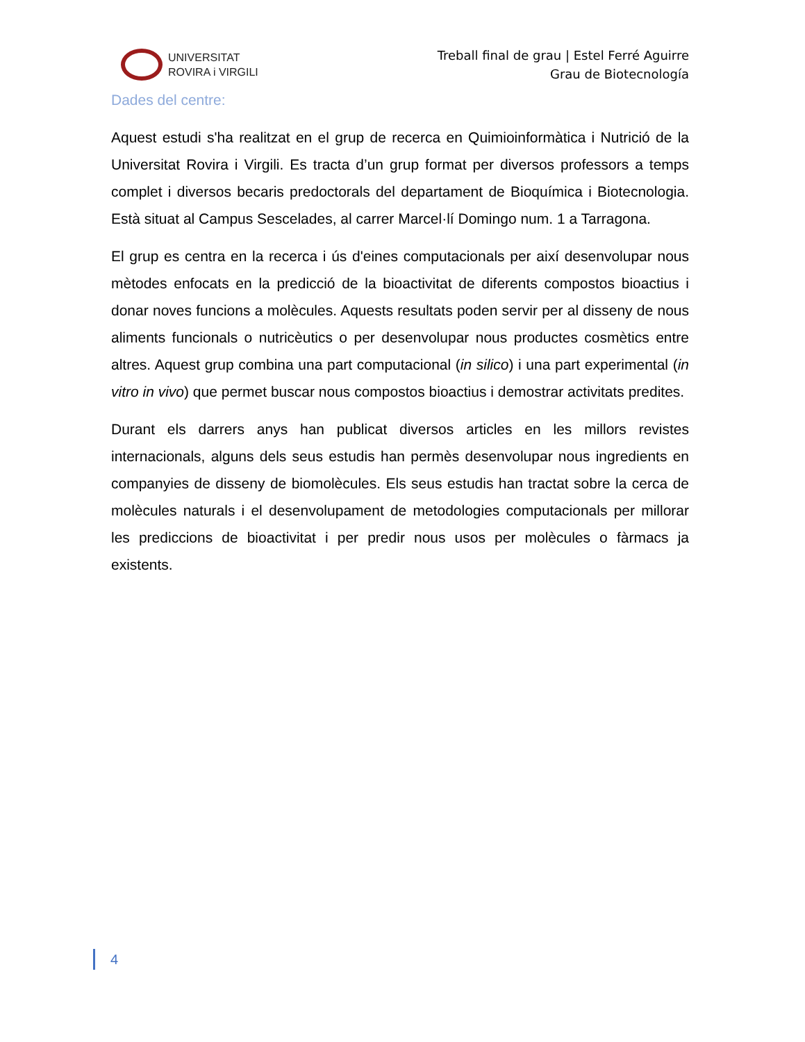UNIVERSITAT
ROVIRA i VIRGILI
Treball final de grau | Estel Ferré Aguirre
Grau de Biotecnología
Dades del centre:
Aquest estudi s'ha realitzat en el grup de recerca en Quimioinformàtica i Nutrició de la Universitat Rovira i Virgili. Es tracta d’un grup format per diversos professors a temps complet i diversos becaris predoctorals del departament de Bioquímica i Biotecnologia. Està situat al Campus Sescelades, al carrer Marcel·lí Domingo num. 1 a Tarragona.
El grup es centra en la recerca i ús d'eines computacionals per així desenvolupar nous mètodes enfocats en la predicció de la bioactivitat de diferents compostos bioactius i donar noves funcions a molècules. Aquests resultats poden servir per al disseny de nous aliments funcionals o nutricèutics o per desenvolupar nous productes cosmètics entre altres. Aquest grup combina una part computacional (in silico) i una part experimental (in vitro in vivo) que permet buscar nous compostos bioactius i demostrar activitats predites.
Durant els darrers anys han publicat diversos articles en les millors revistes internacionals, alguns dels seus estudis han permès desenvolupar nous ingredients en companyies de disseny de biomolècules. Els seus estudis han tractat sobre la cerca de molècules naturals i el desenvolupament de metodologies computacionals per millorar les prediccions de bioactivitat i per predir nous usos per molècules o fàrmacs ja existents.
4